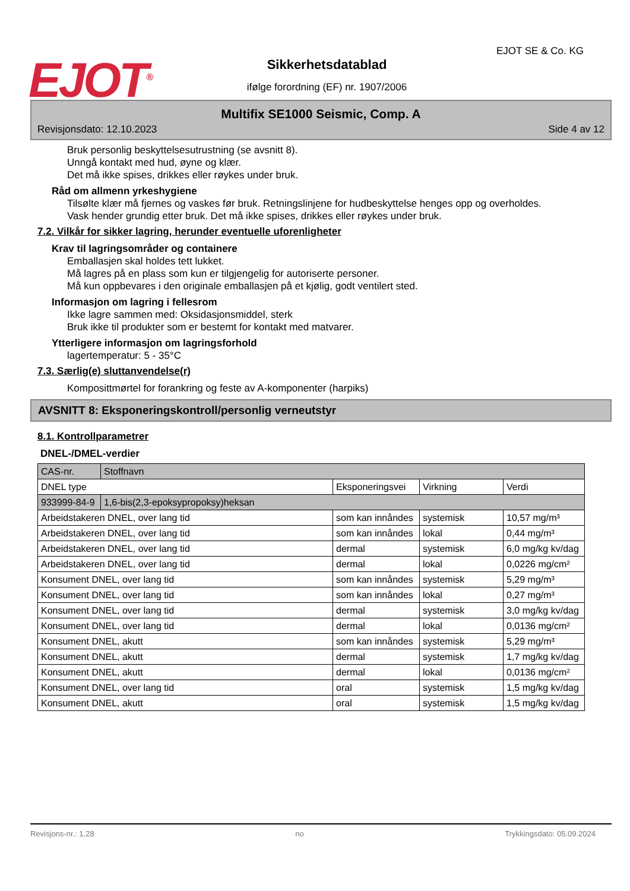EJOT<sup>®</sup>
EJOT SE & Co. KG
Sikkerhetsdatablad
ifølge forordning (EF) nr. 1907/2006
Multifix SE1000 Seismic, Comp. A
Revisjonsdato: 12.10.2023 Side 4 av 12
Bruk personlig beskyttelsesutrustning (se avsnitt 8).
Unngå kontakt med hud, øyne og klær.
Det må ikke spises, drikkes eller røykes under bruk.
Råd om allmenn yrkeshygiene
Tilsølte klær må fjernes og vaskes før bruk. Retningslinjene for hudbeskyttelse henges opp og overholdes.
Vask hender grundig etter bruk. Det må ikke spises, drikkes eller røykes under bruk.
7.2. Vilkår for sikker lagring, herunder eventuelle uforenligheter
Krav til lagringsområder og containere
Emballasjen skal holdes tett lukket.
Må lagres på en plass som kun er tilgjengelig for autoriserte personer.
Må kun oppbevares i den originale emballasjen på et kjølig, godt ventilert sted.
Informasjon om lagring i fellesrom
Ikke lagre sammen med: Oksidasjonsmiddel, sterk
Bruk ikke til produkter som er bestemt for kontakt med matvarer.
Ytterligere informasjon om lagringsforhold
lagertemperatur: 5 - 35°C
7.3. Særlig(e) sluttanvendelse(r)
Komposittmørtel for forankring og feste av A-komponenter (harpiks)
AVSNITT 8: Eksponeringskontroll/personlig verneutstyr
8.1. Kontrollparametrer
DNEL-/DMEL-verdier
| CAS-nr. | Stoffnavn | | | |
| DNEL type | | Eksponeringsvei | Virkning | Verdi |
| 933999-84-9 | 1,6-bis(2,3-epoksypropoksy)heksan | | | |
| Arbeidstakeren DNEL, over lang tid | | som kan innåndes | systemisk | 10,57 mg/m³ |
| Arbeidstakeren DNEL, over lang tid | | som kan innåndes | lokal | 0,44 mg/m³ |
| Arbeidstakeren DNEL, over lang tid | | dermal | systemisk | 6,0 mg/kg kv/dag |
| Arbeidstakeren DNEL, over lang tid | | dermal | lokal | 0,0226 mg/cm² |
| Konsument DNEL, over lang tid | | som kan innåndes | systemisk | 5,29 mg/m³ |
| Konsument DNEL, over lang tid | | som kan innåndes | lokal | 0,27 mg/m³ |
| Konsument DNEL, over lang tid | | dermal | systemisk | 3,0 mg/kg kv/dag |
| Konsument DNEL, over lang tid | | dermal | lokal | 0,0136 mg/cm² |
| Konsument DNEL, akutt | | som kan innåndes | systemisk | 5,29 mg/m³ |
| Konsument DNEL, akutt | | dermal | systemisk | 1,7 mg/kg kv/dag |
| Konsument DNEL, akutt | | dermal | lokal | 0,0136 mg/cm² |
| Konsument DNEL, over lang tid | | oral | systemisk | 1,5 mg/kg kv/dag |
| Konsument DNEL, akutt | | oral | systemisk | 1,5 mg/kg kv/dag |
Revisjons-nr.: 1,28 no Trykkingsdato: 05.09.2024